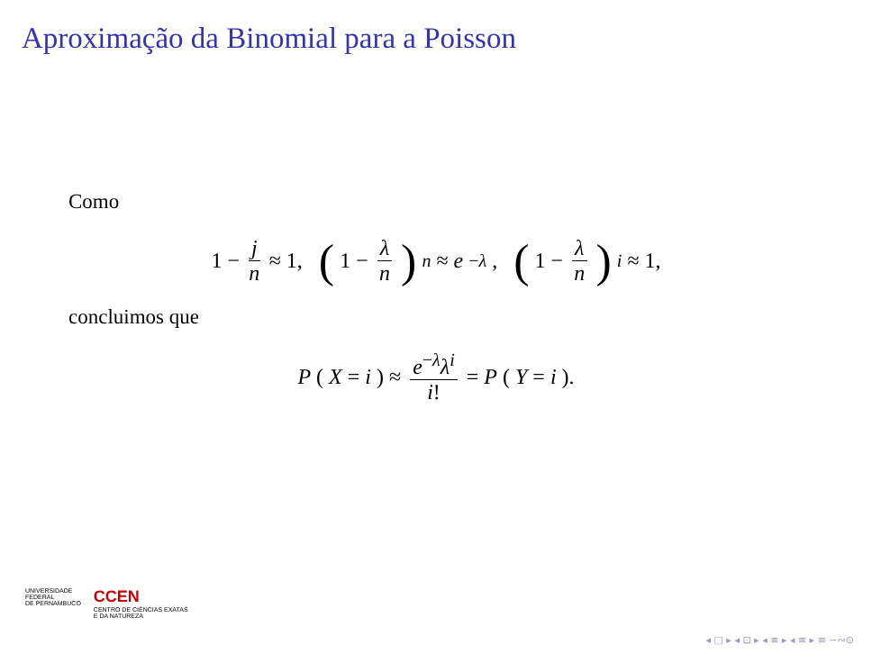Aproximação da Binomial para a Poisson
Como
1 − j n ≈ 1, (1 − λ n)<sup>n</sup> ≈ e<sup>−λ</sup>, (1 − λ n)<sup>i</sup> ≈ 1,
concluimos que
P (X = i) ≈ e<sup>−λ</sup>λ<sup>i</sup> i! = P (Y = i).
UNIVERSIDADE
FEDERAL
DE PERNAMBUCO
CCEN
CENTRO DE CIÊNCIAS EXATAS
E DA NATUREZA
◂ □ ▸ ◂ ⊡ ▸ ◂ ≡ ▸ ◂ ≡ ▸ ≡ ∽∾⊙